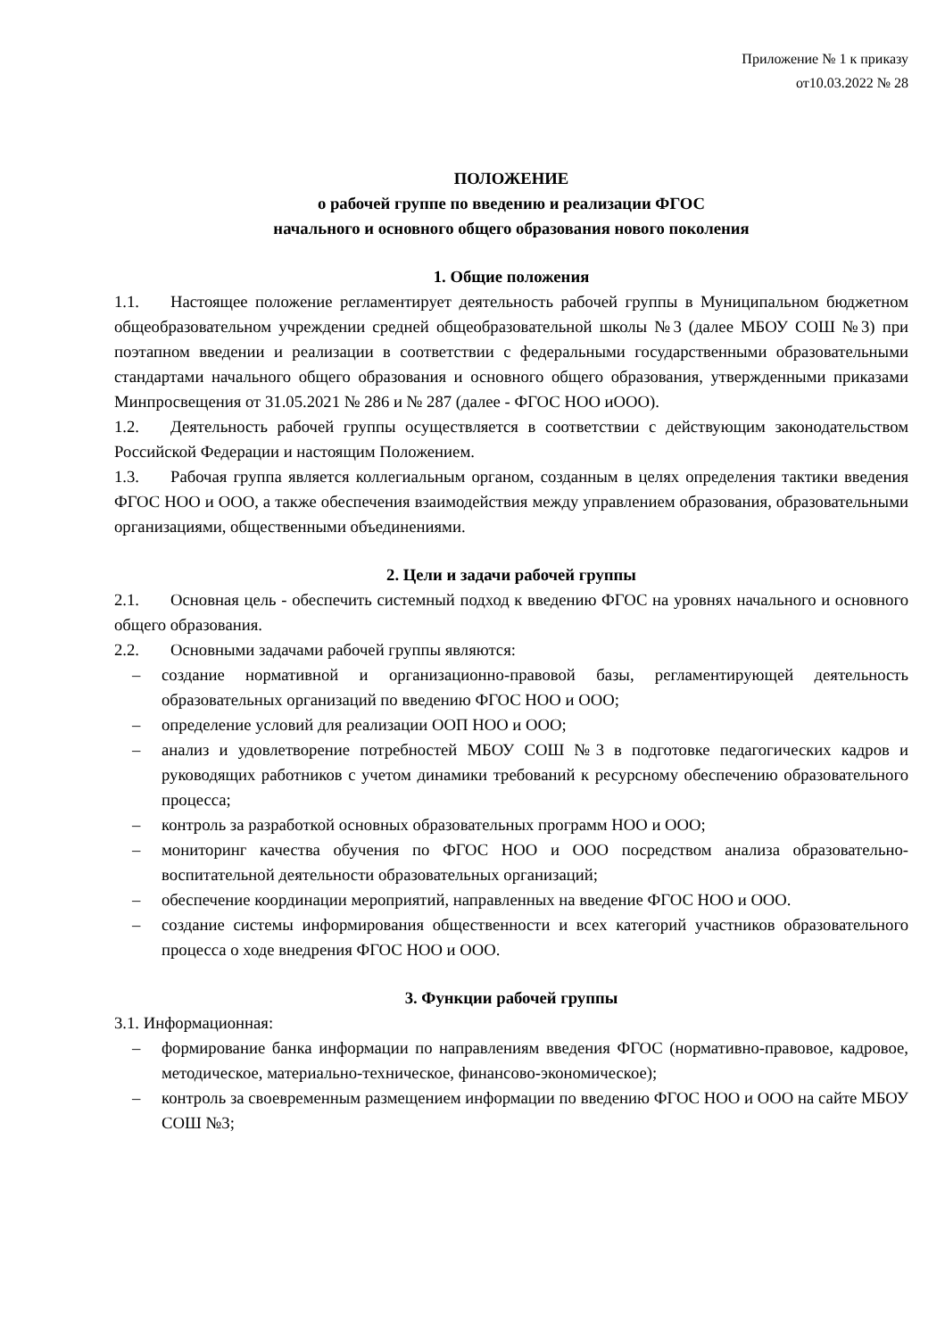Приложение № 1 к приказу
от10.03.2022 № 28
ПОЛОЖЕНИЕ
о рабочей группе по введению и реализации ФГОС
начального и основного общего образования нового поколения
1. Общие положения
1.1. Настоящее положение регламентирует деятельность рабочей группы в Муниципальном бюджетном общеобразовательном учреждении средней общеобразовательной школы №3 (далее МБОУ СОШ №3) при поэтапном введении и реализации в соответствии с федеральными государственными образовательными стандартами начального общего образования и основного общего образования, утвержденными приказами Минпросвещения от 31.05.2021 № 286 и № 287 (далее - ФГОС НОО иООО).
1.2. Деятельность рабочей группы осуществляется в соответствии с действующим законодательством Российской Федерации и настоящим Положением.
1.3. Рабочая группа является коллегиальным органом, созданным в целях определения тактики введения ФГОС НОО и ООО, а также обеспечения взаимодействия между управлением образования, образовательными организациями, общественными объединениями.
2. Цели и задачи рабочей группы
2.1. Основная цель - обеспечить системный подход к введению ФГОС на уровнях начального и основного общего образования.
2.2. Основными задачами рабочей группы являются:
– создание нормативной и организационно-правовой базы, регламентирующей деятельность образовательных организаций по введению ФГОС НОО и ООО;
– определение условий для реализации ООП НОО и ООО;
– анализ и удовлетворение потребностей МБОУ СОШ №3 в подготовке педагогических кадров и руководящих работников с учетом динамики требований к ресурсному обеспечению образовательного процесса;
– контроль за разработкой основных образовательных программ НОО и ООО;
– мониторинг качества обучения по ФГОС НОО и ООО посредством анализа образовательно-воспитательной деятельности образовательных организаций;
– обеспечение координации мероприятий, направленных на введение ФГОС НОО и ООО.
– создание системы информирования общественности и всех категорий участников образовательного процесса о ходе внедрения ФГОС НОО и ООО.
3. Функции рабочей группы
3.1. Информационная:
– формирование банка информации по направлениям введения ФГОС (нормативно-правовое, кадровое, методическое, материально-техническое, финансово-экономическое);
– контроль за своевременным размещением информации по введению ФГОС НОО и ООО на сайте МБОУ СОШ №3;